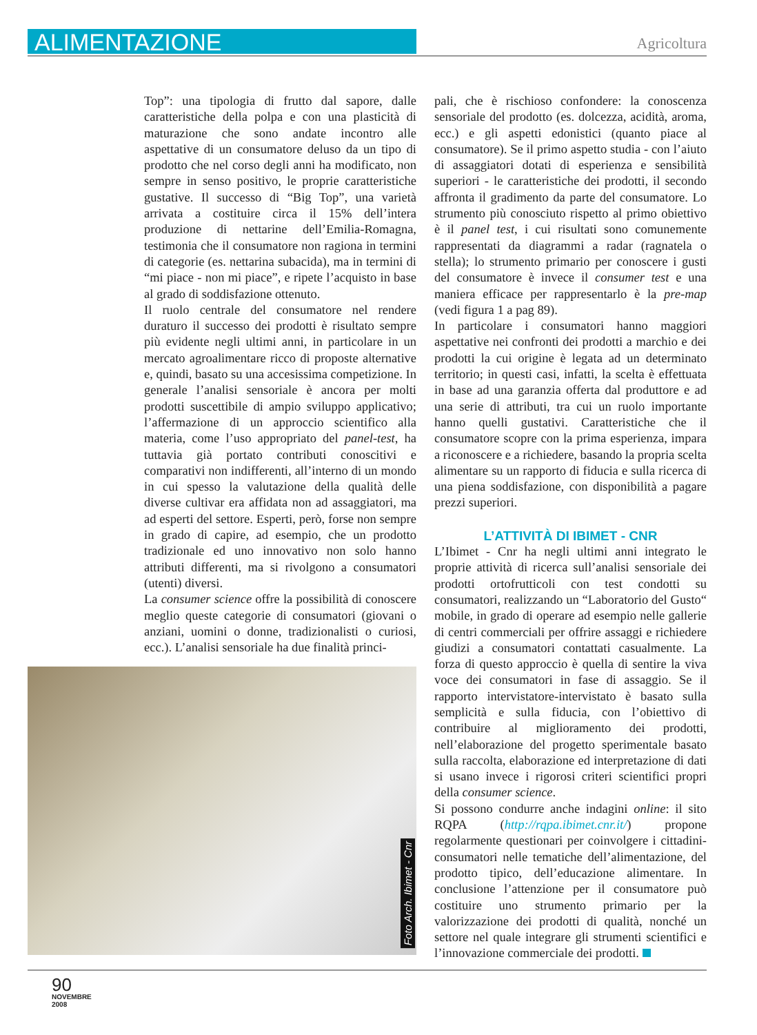ALIMENTAZIONE
Agricoltura
Top”: una tipologia di frutto dal sapore, dalle caratteristiche della polpa e con una plasticità di maturazione che sono andate incontro alle aspettative di un consumatore deluso da un tipo di prodotto che nel corso degli anni ha modificato, non sempre in senso positivo, le proprie caratteristiche gustative. Il successo di “Big Top”, una varietà arrivata a costituire circa il 15% dell’intera produzione di nettarine dell’Emilia-Romagna, testimonia che il consumatore non ragiona in termini di categorie (es. nettarina subacida), ma in termini di “mi piace - non mi piace”, e ripete l’acquisto in base al grado di soddisfazione ottenuto.
Il ruolo centrale del consumatore nel rendere duraturo il successo dei prodotti è risultato sempre più evidente negli ultimi anni, in particolare in un mercato agroalimentare ricco di proposte alternative e, quindi, basato su una accesissima competizione. In generale l’analisi sensoriale è ancora per molti prodotti suscettibile di ampio sviluppo applicativo; l’affermazione di un approccio scientifico alla materia, come l’uso appropriato del panel-test, ha tuttavia già portato contributi conoscitivi e comparativi non indifferenti, all’interno di un mondo in cui spesso la valutazione della qualità delle diverse cultivar era affidata non ad assaggiatori, ma ad esperti del settore. Esperti, però, forse non sempre in grado di capire, ad esempio, che un prodotto tradizionale ed uno innovativo non solo hanno attributi differenti, ma si rivolgono a consumatori (utenti) diversi.
La consumer science offre la possibilità di conoscere meglio queste categorie di consumatori (giovani o anziani, uomini o donne, tradizionalisti o curiosi, ecc.). L’analisi sensoriale ha due finalità princi-
pali, che è rischioso confondere: la conoscenza sensoriale del prodotto (es. dolcezza, acidità, aroma, ecc.) e gli aspetti edonistici (quanto piace al consumatore). Se il primo aspetto studia - con l’aiuto di assaggiatori dotati di esperienza e sensibilità superiori - le caratteristiche dei prodotti, il secondo affronta il gradimento da parte del consumatore. Lo strumento più conosciuto rispetto al primo obiettivo è il panel test, i cui risultati sono comunemente rappresentati da diagrammi a radar (ragnatela o stella); lo strumento primario per conoscere i gusti del consumatore è invece il consumer test e una maniera efficace per rappresentarlo è la pre-map (vedi figura 1 a pag 89).
In particolare i consumatori hanno maggiori aspettative nei confronti dei prodotti a marchio e dei prodotti la cui origine è legata ad un determinato territorio; in questi casi, infatti, la scelta è effettuata in base ad una garanzia offerta dal produttore e ad una serie di attributi, tra cui un ruolo importante hanno quelli gustativi. Caratteristiche che il consumatore scopre con la prima esperienza, impara a riconoscere e a richiedere, basando la propria scelta alimentare su un rapporto di fiducia e sulla ricerca di una piena soddisfazione, con disponibilità a pagare prezzi superiori.
L’ATTIVITÀ DI IBIMET - CNR
L’Ibimet - Cnr ha negli ultimi anni integrato le proprie attività di ricerca sull’analisi sensoriale dei prodotti ortofrutticoli con test condotti su consumatori, realizzando un “Laboratorio del Gusto“ mobile, in grado di operare ad esempio nelle gallerie di centri commerciali per offrire assaggi e richiedere giudizi a consumatori contattati casualmente. La forza di questo approccio è quella di sentire la viva voce dei consumatori in fase di assaggio. Se il rapporto intervistatore-intervistato è basato sulla semplicità e sulla fiducia, con l’obiettivo di contribuire al miglioramento dei prodotti, nell’elaborazione del progetto sperimentale basato sulla raccolta, elaborazione ed interpretazione di dati si usano invece i rigorosi criteri scientifici propri della consumer science.
Si possono condurre anche indagini online: il sito RQPA (http://rqpa.ibimet.cnr.it/) propone regolarmente questionari per coinvolgere i cittadini-consumatori nelle tematiche dell’alimentazione, del prodotto tipico, dell’educazione alimentare. In conclusione l’attenzione per il consumatore può costituire uno strumento primario per la valorizzazione dei prodotti di qualità, nonché un settore nel quale integrare gli strumenti scientifici e l’innovazione commerciale dei prodotti.
Foto Arch. Ibimet - Cnr
90
NOVEMBRE
2008